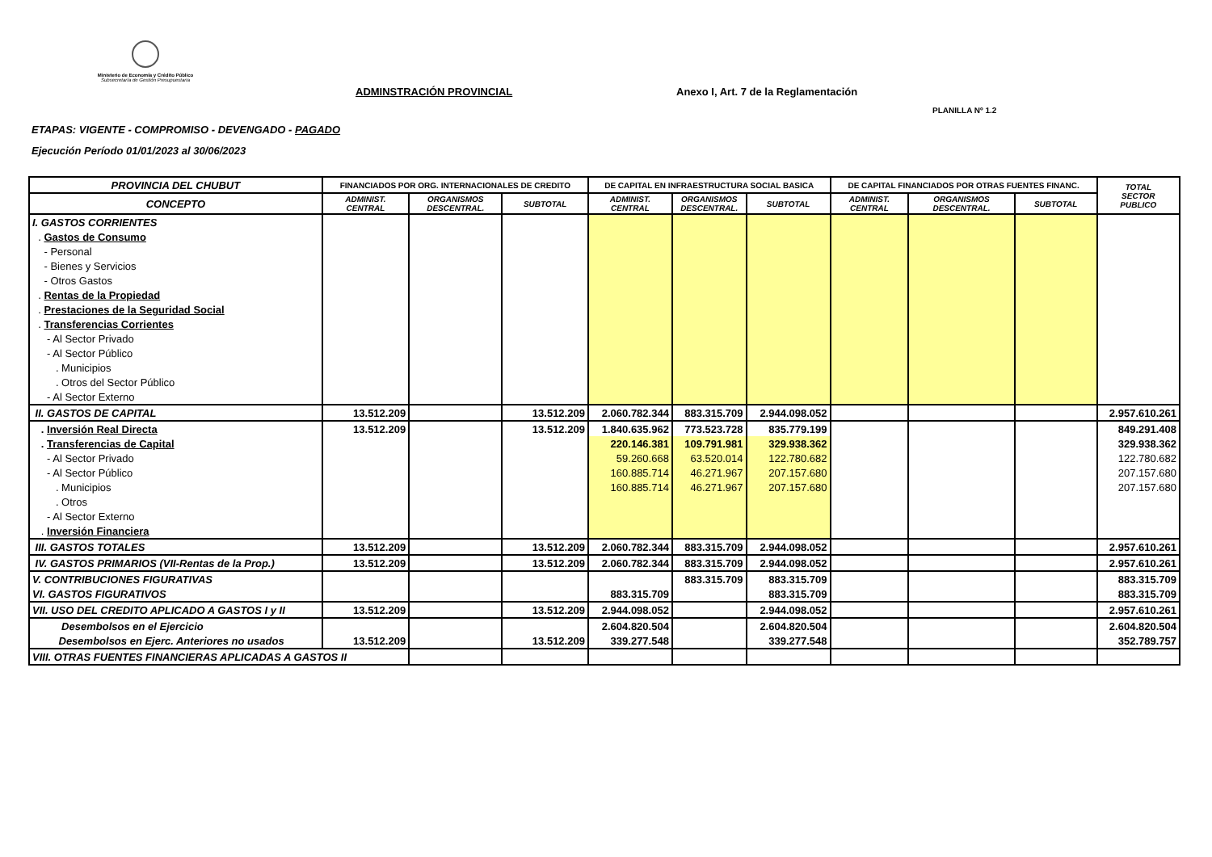Ministerio de Economía y Crédito Público
Subsecretaría de Gestión Presupuestaria
ADMINSTRACIÓN PROVINCIAL
Anexo I, Art. 7 de la Reglamentación
PLANILLA Nº 1.2
ETAPAS: VIGENTE - COMPROMISO - DEVENGADO - PAGADO
Ejecución Período 01/01/2023 al 30/06/2023
| PROVINCIA DEL CHUBUT | FINANCIADOS POR ORG. INTERNACIONALES DE CREDITO | | | DE CAPITAL EN INFRAESTRUCTURA SOCIAL BASICA | | | DE CAPITAL FINANCIADOS POR OTRAS FUENTES FINANC. | | | TOTAL SECTOR PUBLICO |
| --- | --- | --- | --- | --- | --- | --- | --- | --- | --- | --- |
| CONCEPTO | ADMINIST. CENTRAL | ORGANISMOS DESCENTRAL. | SUBTOTAL | ADMINIST. CENTRAL | ORGANISMOS DESCENTRAL. | SUBTOTAL | ADMINIST. CENTRAL | ORGANISMOS DESCENTRAL. | SUBTOTAL | |
| I. GASTOS CORRIENTES | | | | | | | | | | |
| . Gastos de Consumo | | | | | | | | | | |
| - Personal | | | | | | | | | | |
| - Bienes y Servicios | | | | | | | | | | |
| - Otros Gastos | | | | | | | | | | |
| . Rentas de la Propiedad | | | | | | | | | | |
| . Prestaciones de la Seguridad Social | | | | | | | | | | |
| . Transferencias Corrientes | | | | | | | | | | |
| - Al Sector Privado | | | | | | | | | | |
| - Al Sector Público | | | | | | | | | | |
| . Municipios | | | | | | | | | | |
| . Otros del Sector Público | | | | | | | | | | |
| - Al Sector Externo | | | | | | | | | | |
| II. GASTOS DE CAPITAL | 13.512.209 | | 13.512.209 | 2.060.782.344 | 883.315.709 | 2.944.098.052 | | | | 2.957.610.261 |
| . Inversión Real Directa | 13.512.209 | | 13.512.209 | 1.840.635.962 | 773.523.728 | 835.779.199 | | | | 849.291.408 |
| . Transferencias de Capital | | | | 220.146.381 | 109.791.981 | 329.938.362 | | | | 329.938.362 |
| - Al Sector Privado | | | | 59.260.668 | 63.520.014 | 122.780.682 | | | | 122.780.682 |
| - Al Sector Público | | | | 160.885.714 | 46.271.967 | 207.157.680 | | | | 207.157.680 |
| . Municipios | | | | 160.885.714 | 46.271.967 | 207.157.680 | | | | 207.157.680 |
| . Otros | | | | | | | | | | |
| - Al Sector Externo | | | | | | | | | | |
| . Inversión Financiera | | | | | | | | | | |
| III. GASTOS TOTALES | 13.512.209 | | 13.512.209 | 2.060.782.344 | 883.315.709 | 2.944.098.052 | | | | 2.957.610.261 |
| IV. GASTOS PRIMARIOS (VII-Rentas de la Prop.) | 13.512.209 | | 13.512.209 | 2.060.782.344 | 883.315.709 | 2.944.098.052 | | | | 2.957.610.261 |
| V. CONTRIBUCIONES FIGURATIVAS | | | | | 883.315.709 | 883.315.709 | | | | 883.315.709 |
| VI. GASTOS FIGURATIVOS | | | | 883.315.709 | | 883.315.709 | | | | 883.315.709 |
| VII. USO DEL CREDITO APLICADO A GASTOS I y II | 13.512.209 | | 13.512.209 | 2.944.098.052 | | 2.944.098.052 | | | | 2.957.610.261 |
| Desembolsos en el Ejercicio | | | | 2.604.820.504 | | 2.604.820.504 | | | | 2.604.820.504 |
| Desembolsos en Ejerc. Anteriores no usados | 13.512.209 | | 13.512.209 | 339.277.548 | | 339.277.548 | | | | 352.789.757 |
| VIII. OTRAS FUENTES FINANCIERAS APLICADAS A GASTOS II | | | | | | | | | | |